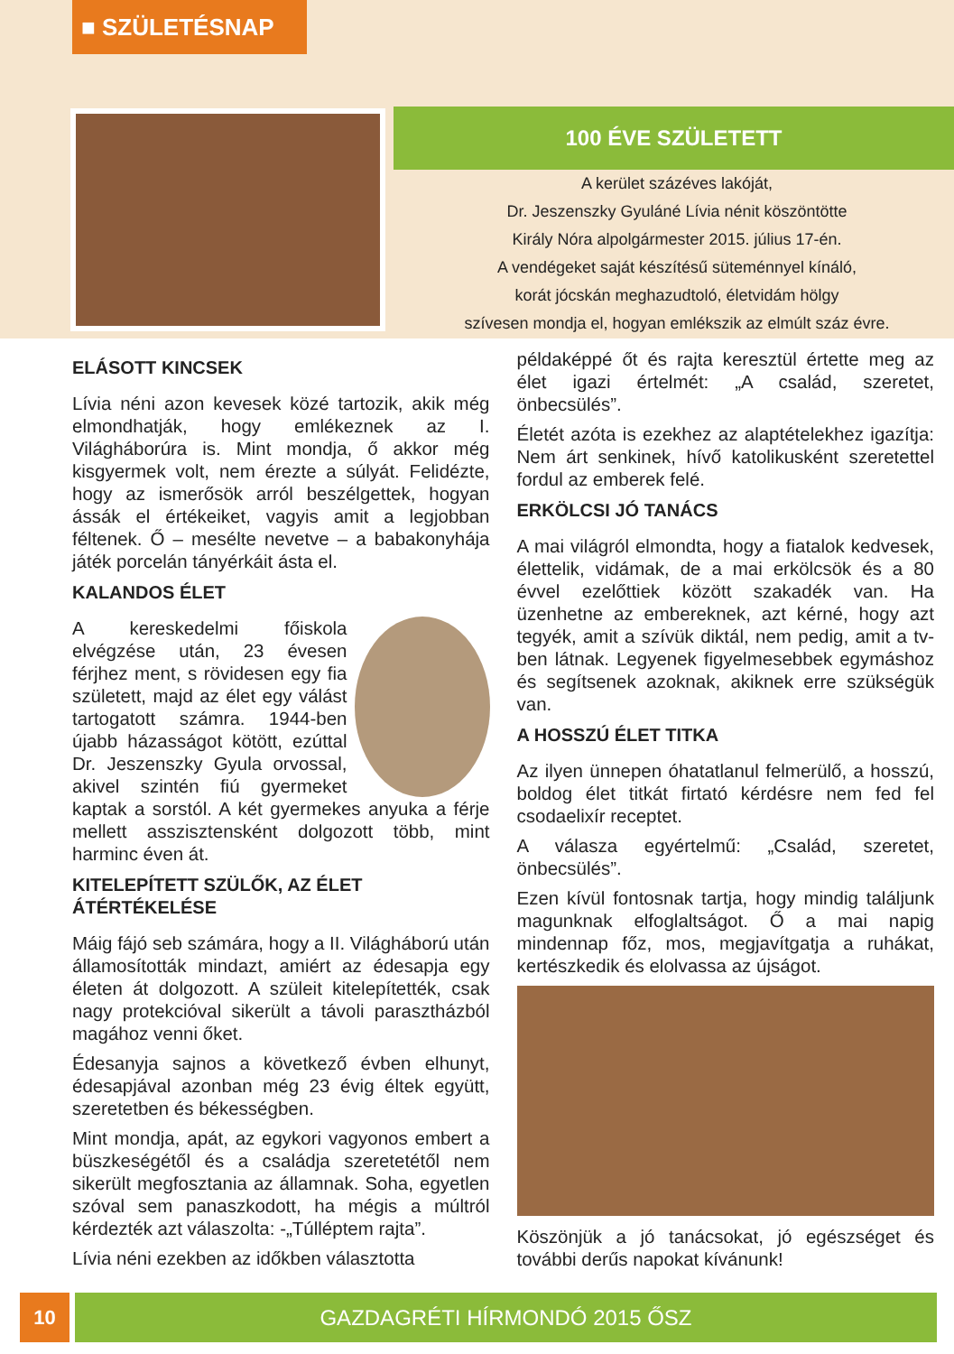■ SZÜLETÉSNAP
100 ÉVE SZÜLETETT
A kerület százéves lakóját,
Dr. Jeszenszky Gyuláné Lívia nénit köszöntötte
Király Nóra alpolgármester 2015. július 17-én.
A vendégeket saját készítésű süteménnyel kínáló,
korát jócskán meghazudtoló, életvidám hölgy
szívesen mondja el, hogyan emlékszik az elmúlt száz évre.
ELÁSOTT KINCSEK
Lívia néni azon kevesek közé tartozik, akik még elmondhatják, hogy emlékeznek az I. Világháborúra is. Mint mondja, ő akkor még kisgyermek volt, nem érezte a súlyát. Felidézte, hogy az ismerősök arról beszélgettek, hogyan ássák el értékeiket, vagyis amit a legjobban féltenek. Ő – mesélte nevetve – a babakonyhája játék porcelán tányérkáit ásta el.
KALANDOS ÉLET
A kereskedelmi főiskola elvégzése után, 23 évesen férjhez ment, s rövidesen egy fia született, majd az élet egy válást tartogatott számra. 1944-ben újabb házasságot kötött, ezúttal Dr. Jeszenszky Gyula orvossal, akivel szintén fiú gyermeket kaptak a sorstól. A két gyermekes anyuka a férje mellett asszisztensként dolgozott több, mint harminc éven át.
KITELEPÍTETT SZÜLŐK, AZ ÉLET ÁTÉRTÉKELÉSE
Máig fájó seb számára, hogy a II. Világháború után államosították mindazt, amiért az édesapja egy életen át dolgozott. A szüleit kitelepítették, csak nagy protekcióval sikerült a távoli parasztházból magához venni őket.
Édesanyja sajnos a következő évben elhunyt, édesapjával azonban még 23 évig éltek együtt, szeretetben és békességben.
Mint mondja, apát, az egykori vagyonos embert a büszkeségétől és a családja szeretetétől nem sikerült megfosztania az államnak. Soha, egyetlen szóval sem panaszkodott, ha mégis a múltról kérdezték azt válaszolta: -„Túlléptem rajta”.
Lívia néni ezekben az időkben választotta
példaképpé őt és rajta keresztül értette meg az élet igazi értelmét: „A család, szeretet, önbecsülés”.
Életét azóta is ezekhez az alaptételekhez igazítja: Nem árt senkinek, hívő katolikusként szeretettel fordul az emberek felé.
ERKÖLCSI JÓ TANÁCS
A mai világról elmondta, hogy a fiatalok kedvesek, élettelik, vidámak, de a mai erkölcsök és a 80 évvel ezelőttiek között szakadék van. Ha üzenhetne az embereknek, azt kérné, hogy azt tegyék, amit a szívük diktál, nem pedig, amit a tv-ben látnak. Legyenek figyelmesebbek egymáshoz és segítsenek azoknak, akiknek erre szükségük van.
A HOSSZÚ ÉLET TITKA
Az ilyen ünnepen óhatatlanul felmerülő, a hosszú, boldog élet titkát firtató kérdésre nem fed fel csodaelixír receptet.
A válasza egyértelmű: „Család, szeretet, önbecsülés”.
Ezen kívül fontosnak tartja, hogy mindig találjunk magunknak elfoglaltságot. Ő a mai napig mindennap főz, mos, megjavítgatja a ruhákat, kertészkedik és elolvassa az újságot.
Köszönjük a jó tanácsokat, jó egészséget és további derűs napokat kívánunk!
10 GAZDAGRÉTI HÍRMONDÓ 2015 ŐSZ